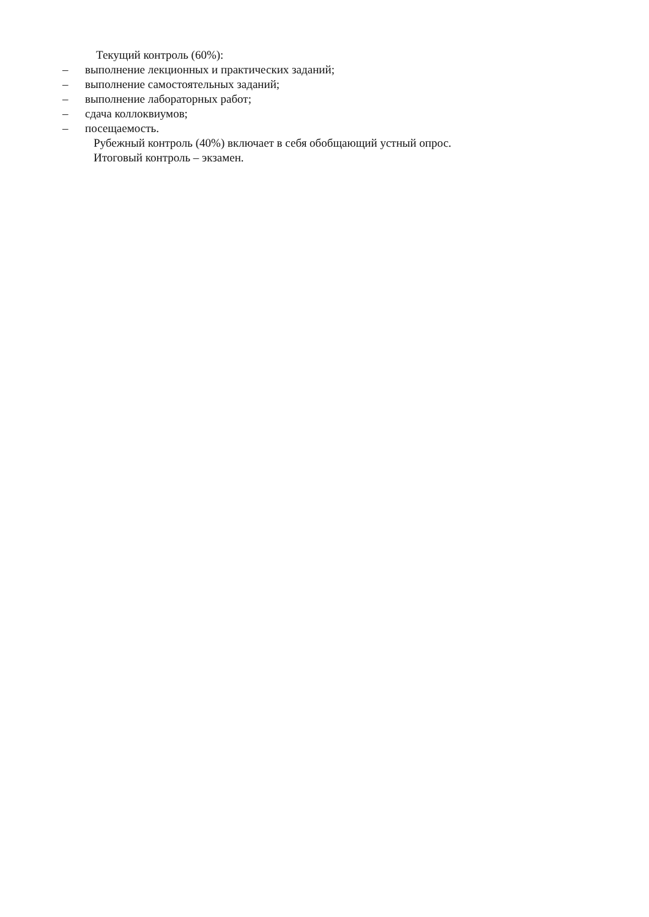Текущий контроль (60%):
– выполнение лекционных и практических заданий;
– выполнение самостоятельных заданий;
– выполнение лабораторных работ;
– сдача коллоквиумов;
– посещаемость.
Рубежный контроль (40%) включает в себя обобщающий устный опрос.
Итоговый контроль – экзамен.